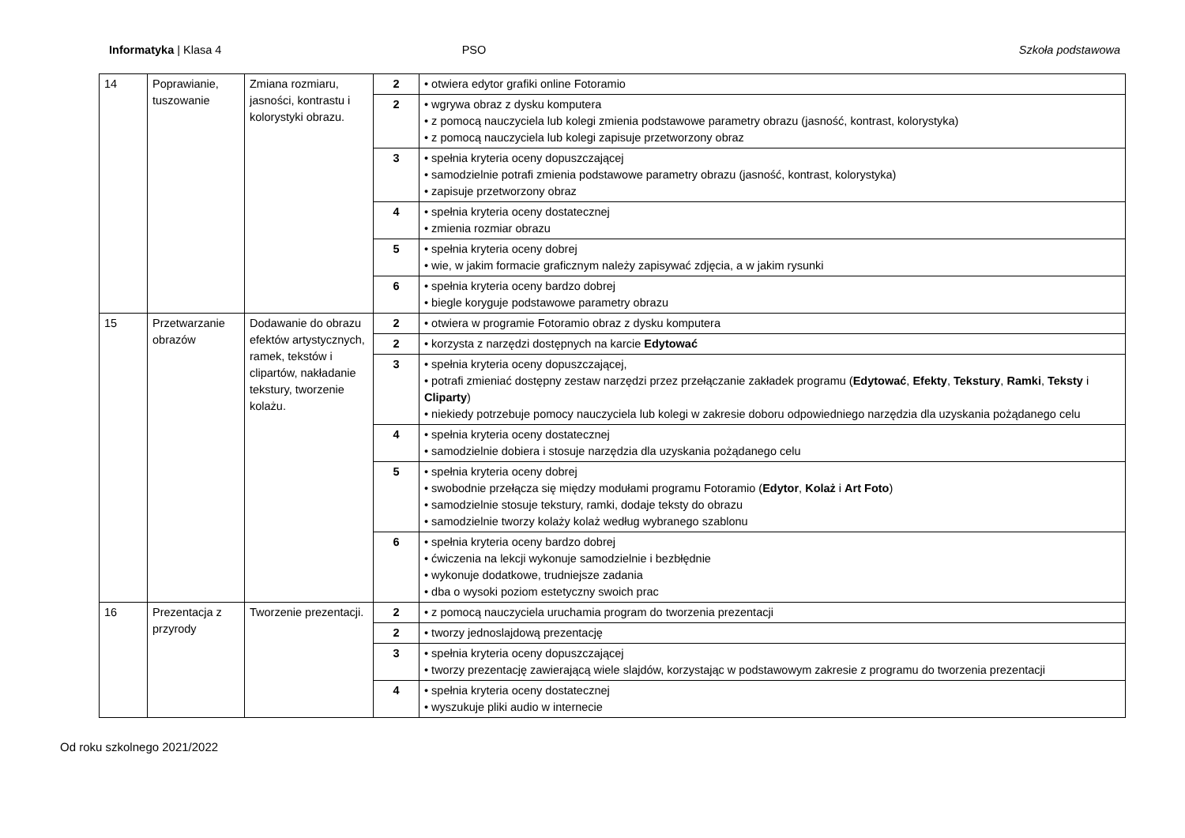Informatyka | Klasa 4 PSO Szkoła podstawowa
| 14 | Poprawianie, tuszowanie | Zmiana rozmiaru, jasności, kontrastu i kolorystyki obrazu. | 2 | • otwiera edytor grafiki online Fotoramio |
| | | | 2 | • wgrywa obraz z dysku komputera • z pomocą nauczyciela lub kolegi zmienia podstawowe parametry obrazu (jasność, kontrast, kolorystyka) • z pomocą nauczyciela lub kolegi zapisuje przetworzony obraz |
| | | | 3 | • spełnia kryteria oceny dopuszczającej • samodzielnie potrafi zmienia podstawowe parametry obrazu (jasność, kontrast, kolorystyka) • zapisuje przetworzony obraz |
| | | | 4 | • spełnia kryteria oceny dostatecznej • zmienia rozmiar obrazu |
| | | | 5 | • spełnia kryteria oceny dobrej • wie, w jakim formacie graficznym należy zapisywać zdjęcia, a w jakim rysunki |
| | | | 6 | • spełnia kryteria oceny bardzo dobrej • biegle koryguje podstawowe parametry obrazu |
| 15 | Przetwarzanie obrazów | Dodawanie do obrazu efektów artystycznych, ramek, tekstów i clipartów, nakładanie tekstury, tworzenie kolażu. | 2 | • otwiera w programie Fotoramio obraz z dysku komputera |
| | | | 2 | • korzysta z narzędzi dostępnych na karcie Edytować |
| | | | 3 | • spełnia kryteria oceny dopuszczającej, • potrafi zmieniać dostępny zestaw narzędzi przez przełączanie zakładek programu ( Edytować , Efekty , Tekstury , Ramki , Teksty i Cliparty ) • niekiedy potrzebuje pomocy nauczyciela lub kolegi w zakresie doboru odpowiedniego narzędzia dla uzyskania pożądanego celu |
| | | | 4 | • spełnia kryteria oceny dostatecznej • samodzielnie dobiera i stosuje narzędzia dla uzyskania pożądanego celu |
| | | | 5 | • spełnia kryteria oceny dobrej • swobodnie przełącza się między modułami programu Fotoramio ( Edytor , Kolaż i Art Foto ) • samodzielnie stosuje tekstury, ramki, dodaje teksty do obrazu • samodzielnie tworzy kolaży kolaż według wybranego szablonu |
| | | | 6 | • spełnia kryteria oceny bardzo dobrej • ćwiczenia na lekcji wykonuje samodzielnie i bezbłędnie • wykonuje dodatkowe, trudniejsze zadania • dba o wysoki poziom estetyczny swoich prac |
| 16 | Prezentacja z przyrody | Tworzenie prezentacji. | 2 | • z pomocą nauczyciela uruchamia program do tworzenia prezentacji |
| | | | 2 | • tworzy jednoslajdową prezentację |
| | | | 3 | • spełnia kryteria oceny dopuszczającej • tworzy prezentację zawierającą wiele slajdów, korzystając w podstawowym zakresie z programu do tworzenia prezentacji |
| | | | 4 | • spełnia kryteria oceny dostatecznej • wyszukuje pliki audio w internecie |
Od roku szkolnego 2021/2022